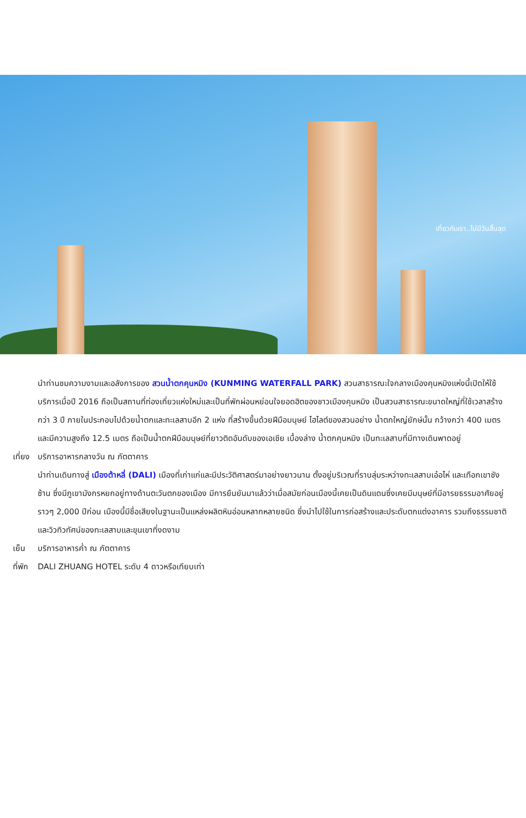เที่ยวกับเรา..ไม่มีวันสิ้นสุด
นำท่านชมความงามและอลังการของ สวนน้ำตกคุนหมิง (KUNMING WATERFALL PARK) สวนสาธารณะใจกลางเมืองคุนหมิงแห่งนี้เปิดให้ใช้บริการเมื่อปี 2016 ถือเป็นสถานที่ท่องเที่ยวแห่งใหม่และเป็นที่พักผ่อนหย่อนใจยอดฮิตของชาวเมืองคุนหมิง เป็นสวนสาธารณะขนาดใหญ่ที่ใช้เวลาสร้างกว่า 3 ปี ภายในประกอบไปด้วยน้ำตกและทะเลสาบอีก 2 แห่ง ที่สร้างขึ้นด้วยฝีมือมนุษย์ ไฮไลต์ของสวนอย่าง น้ำตกใหญ่ยักษ์นั้น กว้างกว่า 400 เมตร และมีความสูงถึง 12.5 เมตร ถือเป็นน้ำตกฝีมือมนุษย์ที่ยาวติดอันดับของเอเชีย เบื้องล่าง น้ำตกคุนหมิง เป็นทะเลสาบที่มีทางเดินพาดอยู่
เที่ยง บริการอาหารกลางวัน ณ ภัตตาคาร
นำท่านเดินทางสู่ เมืองต้าหลี่ (DALI) เมืองที่เก่าแก่และมีประวัติศาสตร์มาอย่างยาวนาน ตั้งอยู่บริเวณที่ราบลุ่มระหว่างทะเลสาบเอ๋อไห่ และเทือกเขาชังซ้าน ซึ่งมีภูเขามังกรหยกอยู่ทางด้านตะวันตกของเมือง มีการยืนยันมาแล้วว่าเมื่อสมัยก่อนเมืองนี้เคยเป็นดินแดนซึ่งเคยมีมนุษย์ที่มีอารยธรรมอาศัยอยู่ราวๆ 2,000 ปีก่อน เมืองนี้มีชื่อเสียงในฐานะเป็นแหล่งผลิตหินอ่อนหลากหลายชนิด ซึ่งนำไปใช้ในการก่อสร้างและประดับตกแต่งอาคาร รวมถึงธรรมชาติและวิวทิวทัศน์ของทะเลสาบและขุนเขาที่งดงาม
เย็น บริการอาหารค่ำ ณ ภัตตาคาร
ที่พัก DALI ZHUANG HOTEL ระดับ 4 ดาวหรือเทียบเท่า